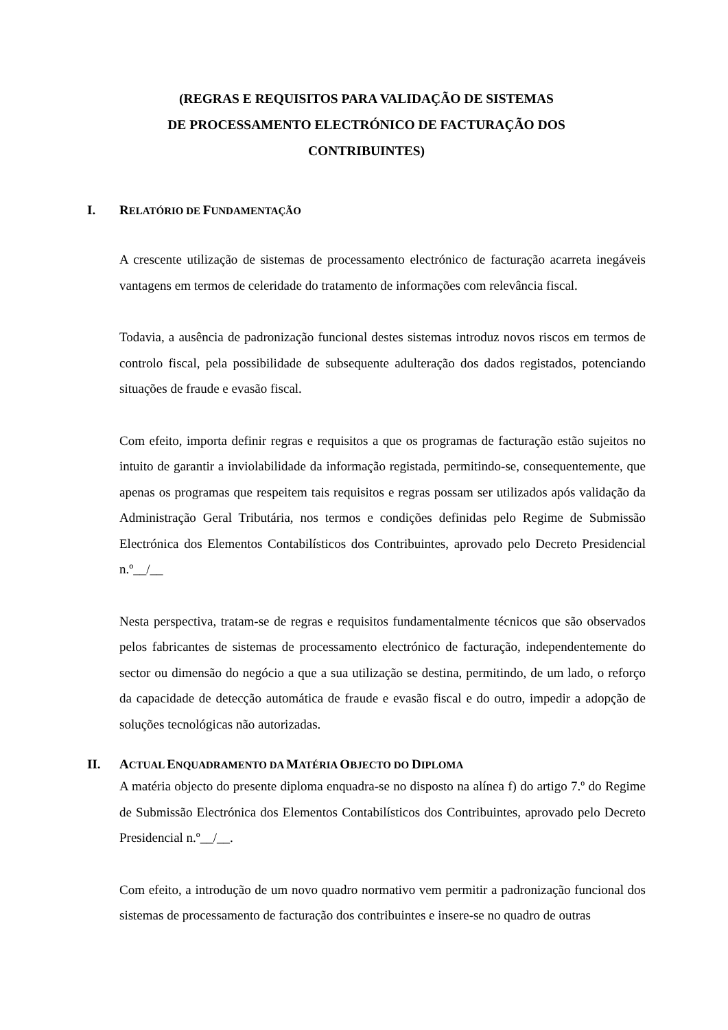(REGRAS E REQUISITOS PARA VALIDAÇÃO DE SISTEMAS
DE PROCESSAMENTO ELECTRÓNICO DE FACTURAÇÃO DOS
CONTRIBUINTES)
I. RELATÓRIO DE FUNDAMENTAÇÃO
A crescente utilização de sistemas de processamento electrónico de facturação acarreta inegáveis vantagens em termos de celeridade do tratamento de informações com relevância fiscal.
Todavia, a ausência de padronização funcional destes sistemas introduz novos riscos em termos de controlo fiscal, pela possibilidade de subsequente adulteração dos dados registados, potenciando situações de fraude e evasão fiscal.
Com efeito, importa definir regras e requisitos a que os programas de facturação estão sujeitos no intuito de garantir a inviolabilidade da informação registada, permitindo-se, consequentemente, que apenas os programas que respeitem tais requisitos e regras possam ser utilizados após validação da Administração Geral Tributária, nos termos e condições definidas pelo Regime de Submissão Electrónica dos Elementos Contabilísticos dos Contribuintes, aprovado pelo Decreto Presidencial n.º__/__
Nesta perspectiva, tratam-se de regras e requisitos fundamentalmente técnicos que são observados pelos fabricantes de sistemas de processamento electrónico de facturação, independentemente do sector ou dimensão do negócio a que a sua utilização se destina, permitindo, de um lado, o reforço da capacidade de detecção automática de fraude e evasão fiscal e do outro, impedir a adopção de soluções tecnológicas não autorizadas.
II. ACTUAL ENQUADRAMENTO DA MATÉRIA OBJECTO DO DIPLOMA
A matéria objecto do presente diploma enquadra-se no disposto na alínea f) do artigo 7.º do Regime de Submissão Electrónica dos Elementos Contabilísticos dos Contribuintes, aprovado pelo Decreto Presidencial n.º__/__.
Com efeito, a introdução de um novo quadro normativo vem permitir a padronização funcional dos sistemas de processamento de facturação dos contribuintes e insere-se no quadro de outras